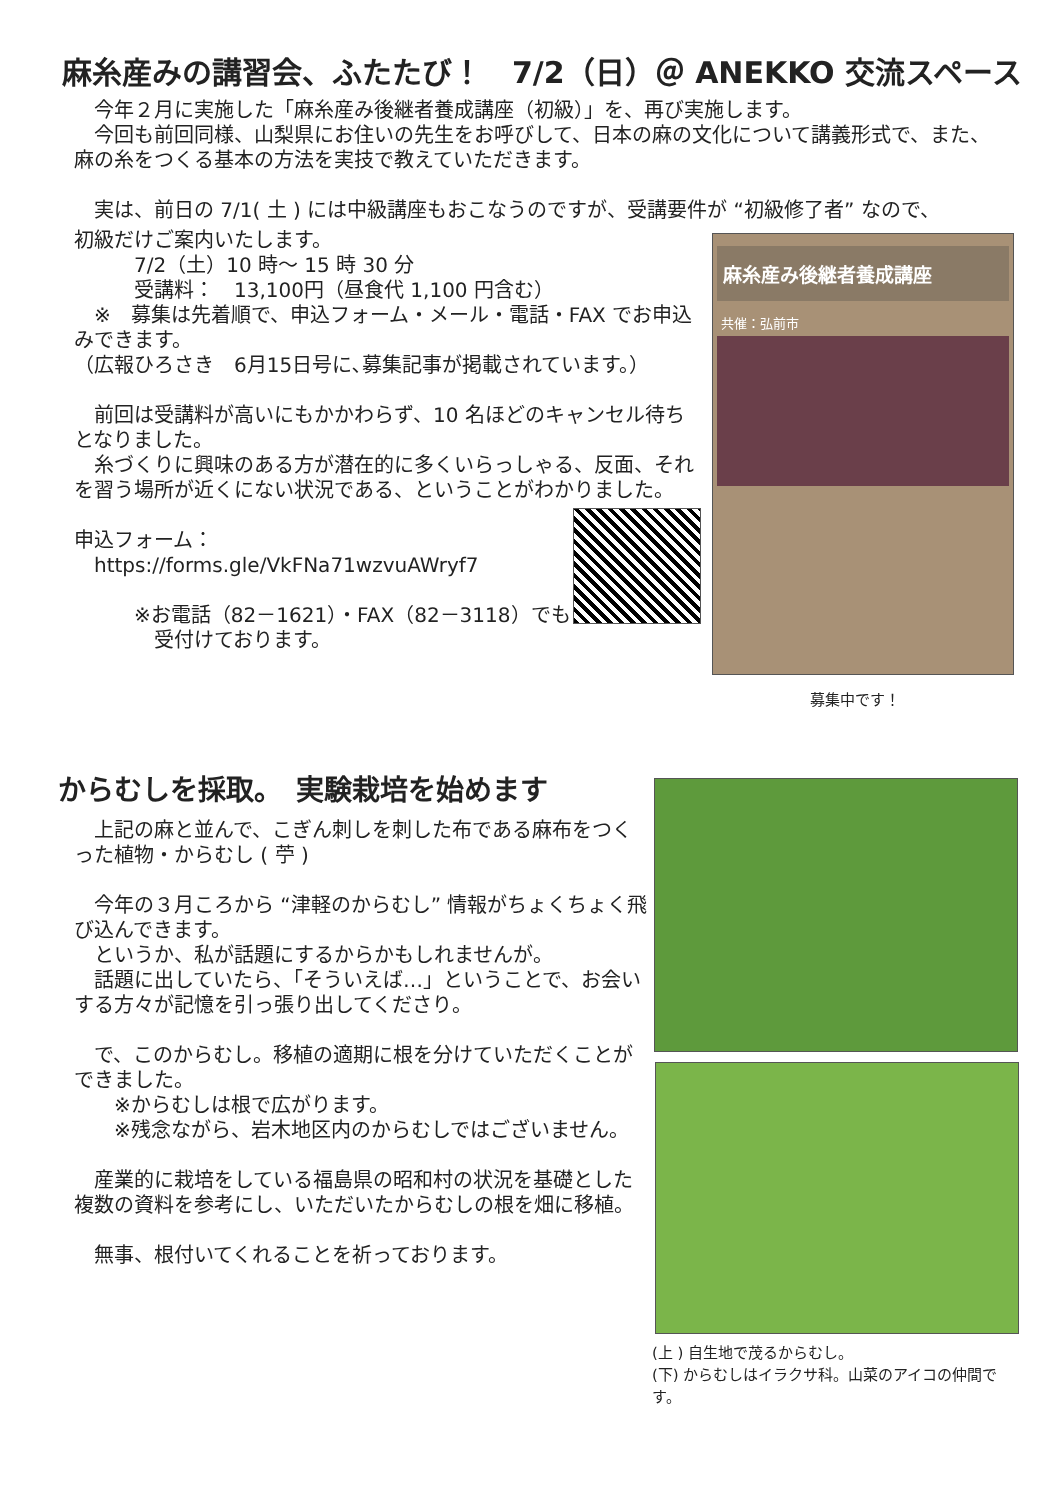麻糸産みの講習会、ふたたび！　7/2（日）＠ ANEKKO 交流スペース
　今年２月に実施した「麻糸産み後継者養成講座（初級）」を、再び実施します。
　今回も前回同様、山梨県にお住いの先生をお呼びして、日本の麻の文化について講義形式で、また、麻の糸をつくる基本の方法を実技で教えていただきます。
　実は、前日の 7/1( 土 ) には中級講座もおこなうのですが、受講要件が “初級修了者” なので、
初級だけご案内いたします。
　　　7/2（土）10 時～ 15 時 30 分
　　　受講料：　13,100円（昼食代 1,100 円含む）
　※　募集は先着順で、申込フォーム・メール・電話・FAX でお申込みできます。
（広報ひろさき　6月15日号に､募集記事が掲載されています。）
　前回は受講料が高いにもかかわらず、10 名ほどのキャンセル待ちとなりました。
　糸づくりに興味のある方が潜在的に多くいらっしゃる、反面、それを習う場所が近くにない状況である、ということがわかりました。
申込フォーム：
　https://forms.gle/VkFNa71wzvuAWryf7
　　　※お電話（82－1621）・FAX（82－3118）でも
　　　　受付けております。
麻糸産み後継者養成講座
共催：弘前市
募集中です！
からむしを採取。　実験栽培を始めます
　上記の麻と並んで、こぎん刺しを刺した布である麻布をつくった植物・からむし ( 苧 )
　今年の３月ころから “津軽のからむし” 情報がちょくちょく飛び込んできます。
　というか、私が話題にするからかもしれませんが。
　話題に出していたら、「そういえば…」ということで、お会いする方々が記憶を引っ張り出してくださり。
　で、このからむし。移植の適期に根を分けていただくことができました。
　　※からむしは根で広がります。
　　※残念ながら、岩木地区内のからむしではございません。
　産業的に栽培をしている福島県の昭和村の状況を基礎とした複数の資料を参考にし、いただいたからむしの根を畑に移植。
　無事、根付いてくれることを祈っております。
(上 ) 自生地で茂るからむし。
(下) からむしはイラクサ科。山菜のアイコの仲間です。